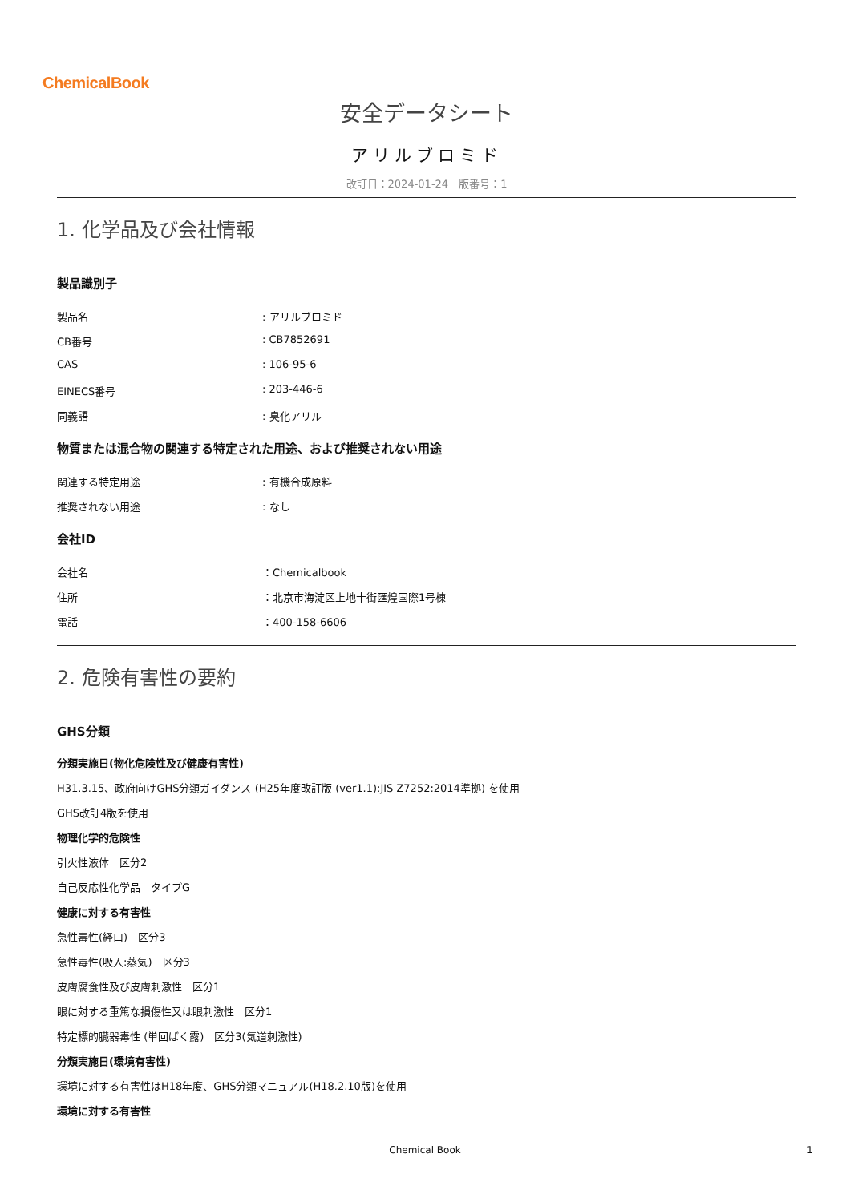ChemicalBook
安全データシート
アリルブロミド
改訂日：2024-01-24　版番号：1
1. 化学品及び会社情報
製品識別子
製品名: アリルブロミド
CB番号: CB7852691
CAS: 106-95-6
EINECS番号: 203-446-6
同義語: 臭化アリル
物質または混合物の関連する特定された用途、および推奨されない用途
関連する特定用途: 有機合成原料
推奨されない用途: なし
会社ID
会社名 ：Chemicalbook
住所 ：北京市海淀区上地十街匯煌国際1号棟
電話 ：400-158-6606
2. 危険有害性の要約
GHS分類
分類実施日(物化危険性及び健康有害性)
H31.3.15、政府向けGHS分類ガイダンス (H25年度改訂版 (ver1.1):JIS Z7252:2014準拠) を使用
GHS改訂4版を使用
物理化学的危険性
引火性液体　区分2
自己反応性化学品　タイプG
健康に対する有害性
急性毒性(経口)　区分3
急性毒性(吸入:蒸気)　区分3
皮膚腐食性及び皮膚刺激性　区分1
眼に対する重篤な損傷性又は眼刺激性　区分1
特定標的臓器毒性 (単回ばく露)　区分3(気道刺激性)
分類実施日(環境有害性)
環境に対する有害性はH18年度、GHS分類マニュアル(H18.2.10版)を使用
環境に対する有害性
Chemical Book 1